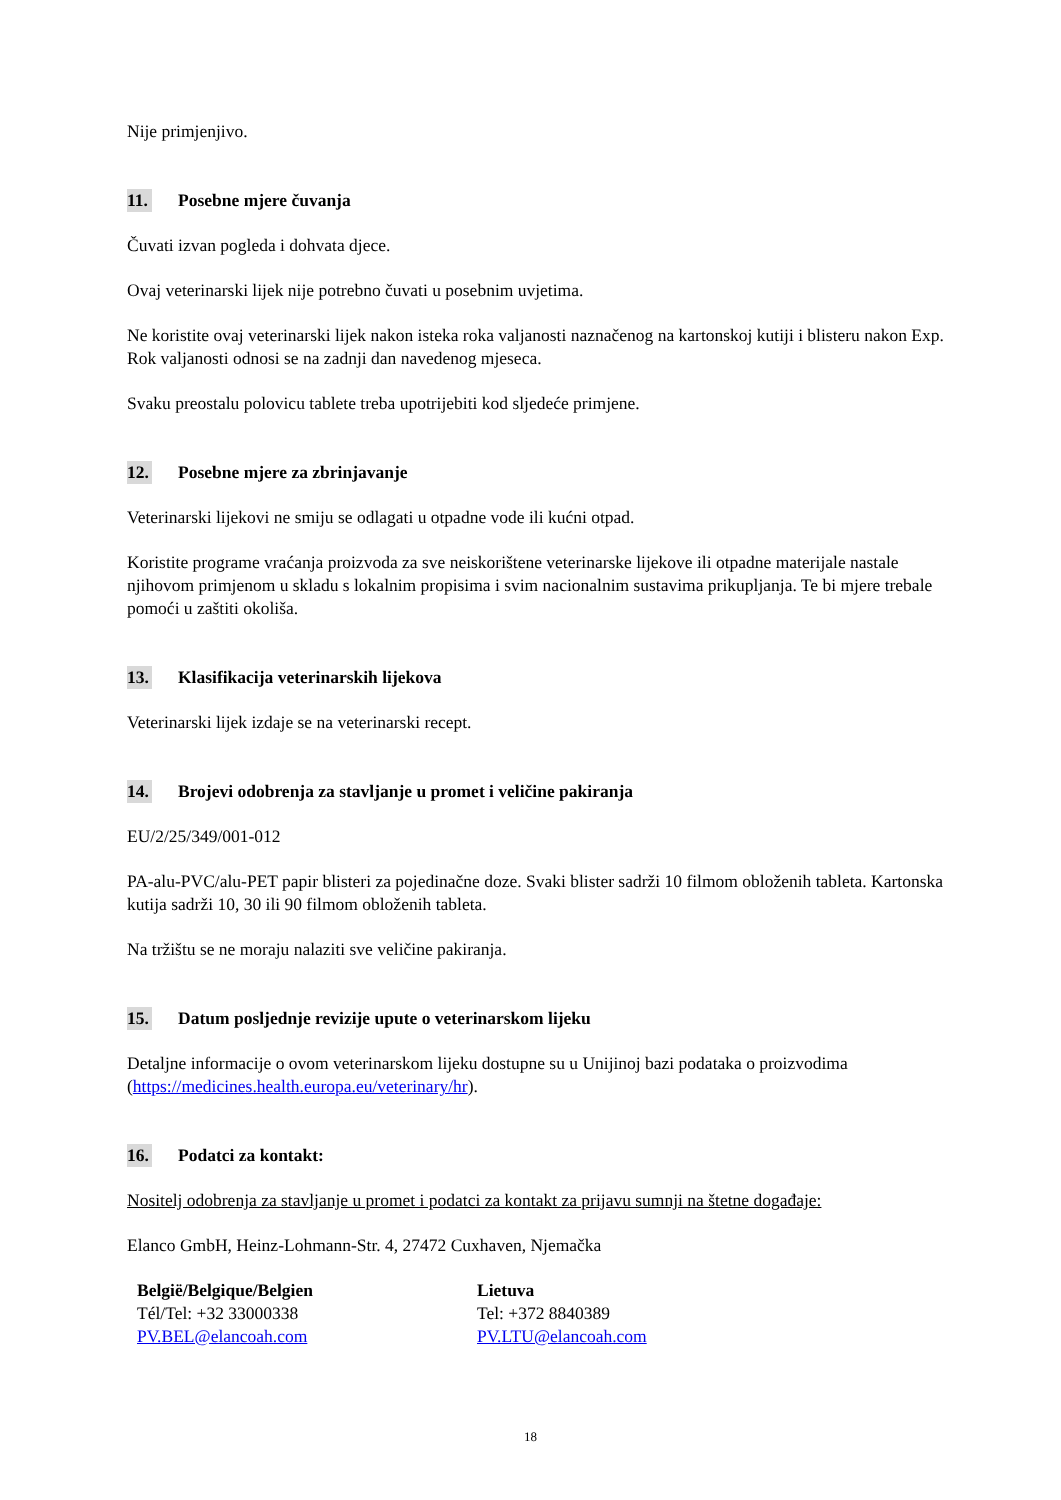Nije primjenjivo.
11. Posebne mjere čuvanja
Čuvati izvan pogleda i dohvata djece.
Ovaj veterinarski lijek nije potrebno čuvati u posebnim uvjetima.
Ne koristite ovaj veterinarski lijek nakon isteka roka valjanosti naznačenog na kartonskoj kutiji i blisteru nakon Exp. Rok valjanosti odnosi se na zadnji dan navedenog mjeseca.
Svaku preostalu polovicu tablete treba upotrijebiti kod sljedeće primjene.
12. Posebne mjere za zbrinjavanje
Veterinarski lijekovi ne smiju se odlagati u otpadne vode ili kućni otpad.
Koristite programe vraćanja proizvoda za sve neiskorištene veterinarske lijekove ili otpadne materijale nastale njihovom primjenom u skladu s lokalnim propisima i svim nacionalnim sustavima prikupljanja. Te bi mjere trebale pomoći u zaštiti okoliša.
13. Klasifikacija veterinarskih lijekova
Veterinarski lijek izdaje se na veterinarski recept.
14. Brojevi odobrenja za stavljanje u promet i veličine pakiranja
EU/2/25/349/001-012
PA-alu-PVC/alu-PET papir blisteri za pojedinačne doze. Svaki blister sadrži 10 filmom obloženih tableta. Kartonska kutija sadrži 10, 30 ili 90 filmom obloženih tableta.
Na tržištu se ne moraju nalaziti sve veličine pakiranja.
15. Datum posljednje revizije upute o veterinarskom lijeku
Detaljne informacije o ovom veterinarskom lijeku dostupne su u Unijinoj bazi podataka o proizvodima (https://medicines.health.europa.eu/veterinary/hr).
16. Podatci za kontakt:
Nositelj odobrenja za stavljanje u promet i podatci za kontakt za prijavu sumnji na štetne događaje:
Elanco GmbH, Heinz-Lohmann-Str. 4, 27472 Cuxhaven, Njemačka
België/Belgique/Belgien
Tél/Tel: +32 33000338
PV.BEL@elancoah.com
Lietuva
Tel: +372 8840389
PV.LTU@elancoah.com
18